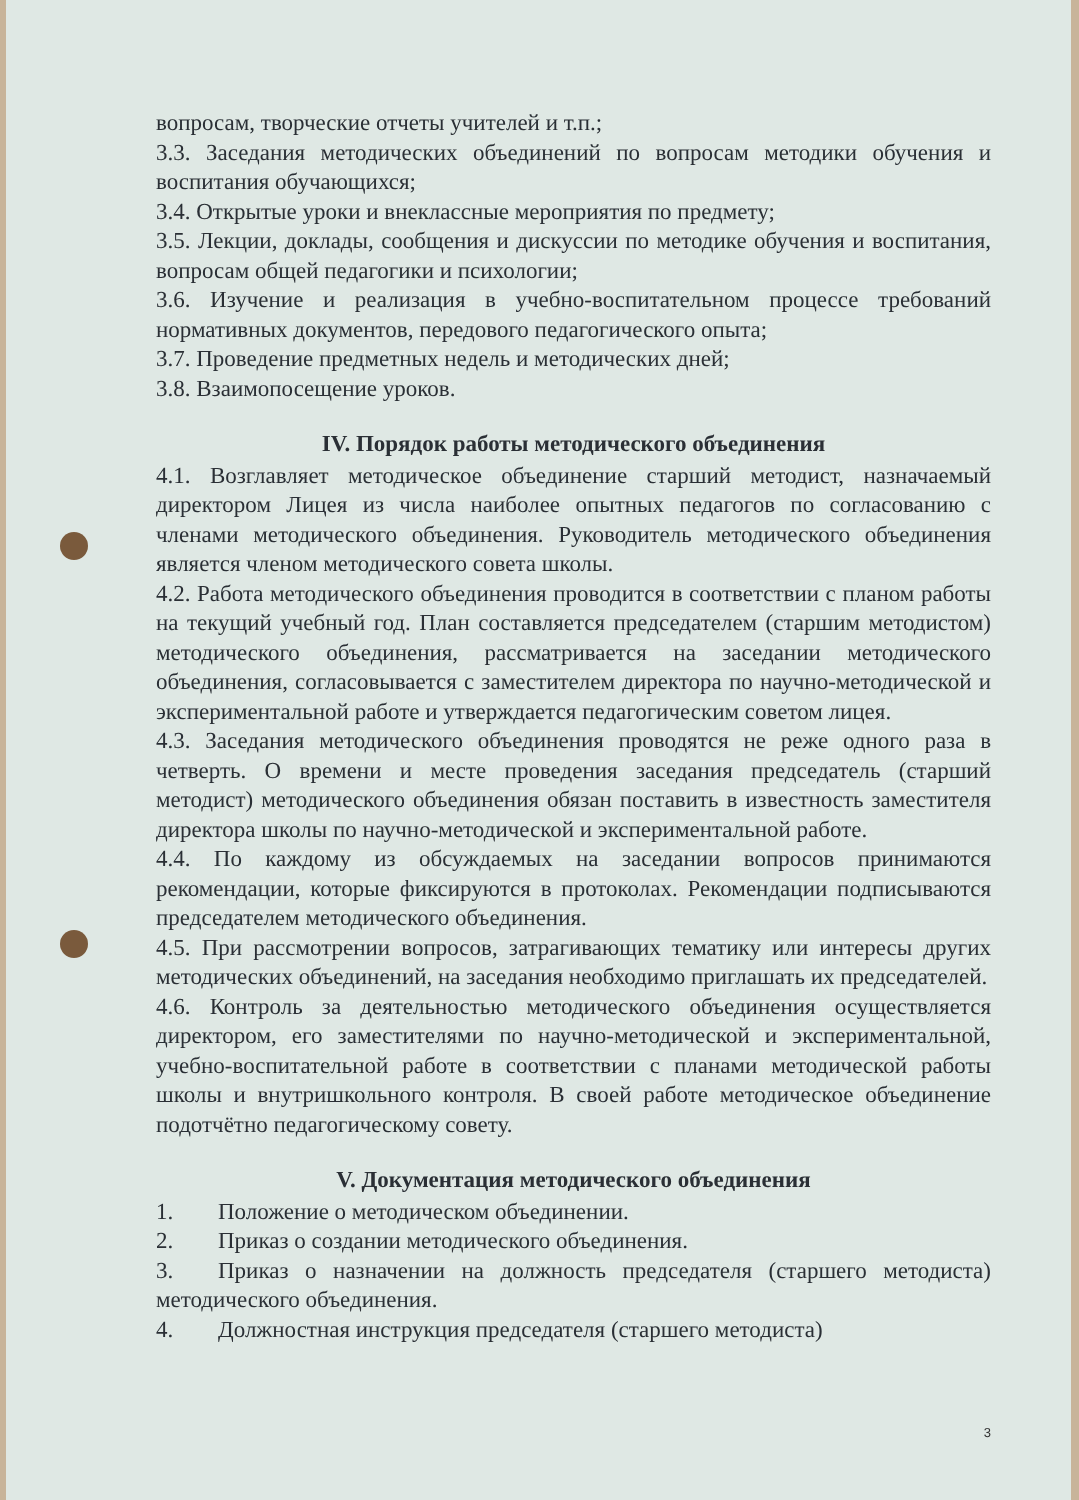вопросам, творческие отчеты учителей и т.п.;
3.3. Заседания методических объединений по вопросам методики обучения и воспитания обучающихся;
3.4. Открытые уроки и внеклассные мероприятия по предмету;
3.5. Лекции, доклады, сообщения и дискуссии по методике обучения и воспитания, вопросам общей педагогики и психологии;
3.6. Изучение и реализация в учебно-воспитательном процессе требований нормативных документов, передового педагогического опыта;
3.7. Проведение предметных недель и методических дней;
3.8. Взаимопосещение уроков.
IV. Порядок работы методического объединения
4.1. Возглавляет методическое объединение старший методист, назначаемый директором Лицея из числа наиболее опытных педагогов по согласованию с членами методического объединения. Руководитель методического объединения является членом методического совета школы.
4.2. Работа методического объединения проводится в соответствии с планом работы на текущий учебный год. План составляется председателем (старшим методистом) методического объединения, рассматривается на заседании методического объединения, согласовывается с заместителем директора по научно-методической и экспериментальной работе и утверждается педагогическим советом лицея.
4.3. Заседания методического объединения проводятся не реже одного раза в четверть. О времени и месте проведения заседания председатель (старший методист) методического объединения обязан поставить в известность заместителя директора школы по научно-методической и экспериментальной работе.
4.4. По каждому из обсуждаемых на заседании вопросов принимаются рекомендации, которые фиксируются в протоколах. Рекомендации подписываются председателем методического объединения.
4.5. При рассмотрении вопросов, затрагивающих тематику или интересы других методических объединений, на заседания необходимо приглашать их председателей.
4.6. Контроль за деятельностью методического объединения осуществляется директором, его заместителями по научно-методической и экспериментальной, учебно-воспитательной работе в соответствии с планами методической работы школы и внутришкольного контроля. В своей работе методическое объединение подотчётно педагогическому совету.
V. Документация методического объединения
1. Положение о методическом объединении.
2. Приказ о создании методического объединения.
3. Приказ о назначении на должность председателя (старшего методиста) методического объединения.
4. Должностная инструкция председателя (старшего методиста)
3